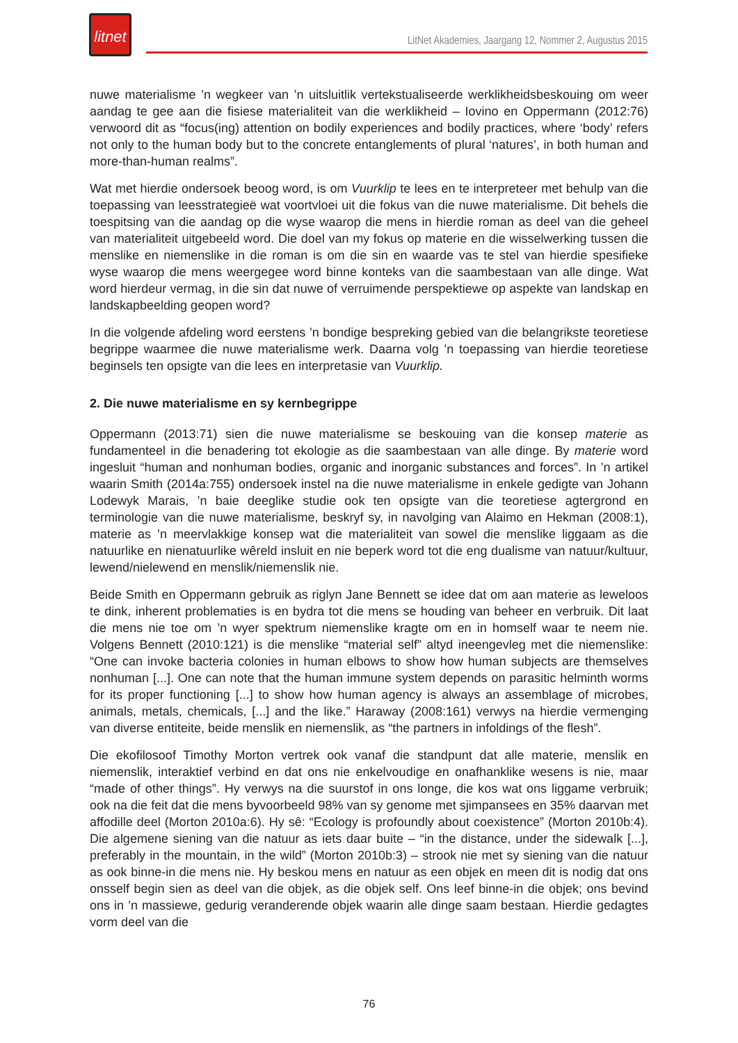litnet
LitNet Akademies, Jaargang 12, Nommer 2, Augustus 2015
nuwe materialisme ’n wegkeer van ’n uitsluitlik vertekstualiseerde werklikheidsbeskouing om weer aandag te gee aan die fisiese materialiteit van die werklikheid – Iovino en Oppermann (2012:76) verwoord dit as “focus(ing) attention on bodily experiences and bodily practices, where ‘body’ refers not only to the human body but to the concrete entanglements of plural ‘natures’, in both human and more-than-human realms”.
Wat met hierdie ondersoek beoog word, is om Vuurklip te lees en te interpreteer met behulp van die toepassing van leesstrategieë wat voortvloei uit die fokus van die nuwe materialisme. Dit behels die toespitsing van die aandag op die wyse waarop die mens in hierdie roman as deel van die geheel van materialiteit uitgebeeld word. Die doel van my fokus op materie en die wisselwerking tussen die menslike en niemenslike in die roman is om die sin en waarde vas te stel van hierdie spesifieke wyse waarop die mens weergegee word binne konteks van die saambestaan van alle dinge. Wat word hierdeur vermag, in die sin dat nuwe of verruimende perspektiewe op aspekte van landskap en landskapbeelding geopen word?
In die volgende afdeling word eerstens ’n bondige bespreking gebied van die belangrikste teoretiese begrippe waarmee die nuwe materialisme werk. Daarna volg ’n toepassing van hierdie teoretiese beginsels ten opsigte van die lees en interpretasie van Vuurklip.
2. Die nuwe materialisme en sy kernbegrippe
Oppermann (2013:71) sien die nuwe materialisme se beskouing van die konsep materie as fundamenteel in die benadering tot ekologie as die saambestaan van alle dinge. By materie word ingesluit “human and nonhuman bodies, organic and inorganic substances and forces”. In ’n artikel waarin Smith (2014a:755) ondersoek instel na die nuwe materialisme in enkele gedigte van Johann Lodewyk Marais, ’n baie deeglike studie ook ten opsigte van die teoretiese agtergrond en terminologie van die nuwe materialisme, beskryf sy, in navolging van Alaimo en Hekman (2008:1), materie as ’n meervlakkige konsep wat die materialiteit van sowel die menslike liggaam as die natuurlike en nienatuurlike wêreld insluit en nie beperk word tot die eng dualisme van natuur/kultuur, lewend/nielewend en menslik/niemenslik nie.
Beide Smith en Oppermann gebruik as riglyn Jane Bennett se idee dat om aan materie as leweloos te dink, inherent problematies is en bydra tot die mens se houding van beheer en verbruik. Dit laat die mens nie toe om ’n wyer spektrum niemenslike kragte om en in homself waar te neem nie. Volgens Bennett (2010:121) is die menslike “material self” altyd ineengevleg met die niemenslike: “One can invoke bacteria colonies in human elbows to show how human subjects are themselves nonhuman [...]. One can note that the human immune system depends on parasitic helminth worms for its proper functioning [...] to show how human agency is always an assemblage of microbes, animals, metals, chemicals, [...] and the like.” Haraway (2008:161) verwys na hierdie vermenging van diverse entiteite, beide menslik en niemenslik, as “the partners in infoldings of the flesh”.
Die ekofilosoof Timothy Morton vertrek ook vanaf die standpunt dat alle materie, menslik en niemenslik, interaktief verbind en dat ons nie enkelvoudige en onafhanklike wesens is nie, maar “made of other things”. Hy verwys na die suurstof in ons longe, die kos wat ons liggame verbruik; ook na die feit dat die mens byvoorbeeld 98% van sy genome met sjimpansees en 35% daarvan met affodille deel (Morton 2010a:6). Hy sê: “Ecology is profoundly about coexistence” (Morton 2010b:4). Die algemene siening van die natuur as iets daar buite – “in the distance, under the sidewalk [...], preferably in the mountain, in the wild” (Morton 2010b:3) – strook nie met sy siening van die natuur as ook binne-in die mens nie. Hy beskou mens en natuur as een objek en meen dit is nodig dat ons onsself begin sien as deel van die objek, as die objek self. Ons leef binne-in die objek; ons bevind ons in ’n massiewe, gedurig veranderende objek waarin alle dinge saam bestaan. Hierdie gedagtes vorm deel van die
76